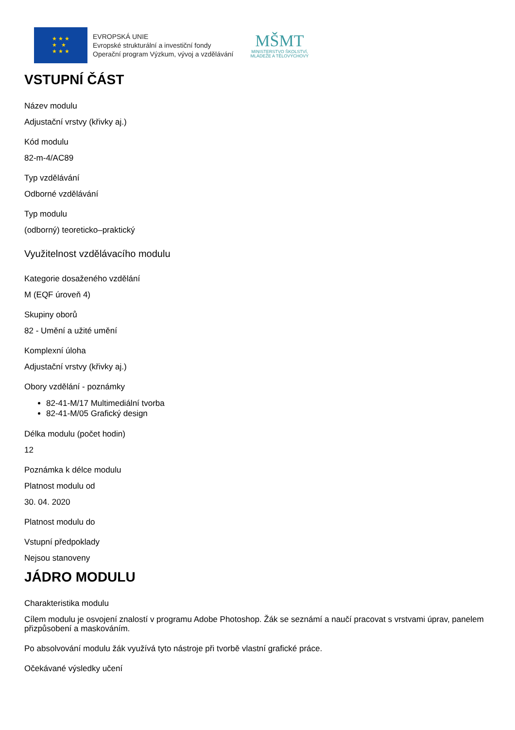★ ★ ★
★ ★
★ ★ ★
EVROPSKÁ UNIE
Evropské strukturální a investiční fondy
Operační program Výzkum, vývoj a vzdělávání
MŠMT
MINISTERSTVO ŠKOLSTVÍ,
MLÁDEŽE A TĚLOVÝCHOVY
VSTUPNÍ ČÁST
Název modulu
Adjustační vrstvy (křivky aj.)
Kód modulu
82-m-4/AC89
Typ vzdělávání
Odborné vzdělávání
Typ modulu
(odborný) teoreticko–praktický
Využitelnost vzdělávacího modulu
Kategorie dosaženého vzdělání
M (EQF úroveň 4)
Skupiny oborů
82 - Umění a užité umění
Komplexní úloha
Adjustační vrstvy (křivky aj.)
Obory vzdělání - poznámky
82-41-M/17 Multimediální tvorba
82-41-M/05 Grafický design
Délka modulu (počet hodin)
12
Poznámka k délce modulu
Platnost modulu od
30. 04. 2020
Platnost modulu do
Vstupní předpoklady
Nejsou stanoveny
JÁDRO MODULU
Charakteristika modulu
Cílem modulu je osvojení znalostí v programu Adobe Photoshop. Žák se seznámí a naučí pracovat s vrstvami úprav, panelem přizpůsobení a maskováním.
Po absolvování modulu žák využívá tyto nástroje při tvorbě vlastní grafické práce.
Očekávané výsledky učení